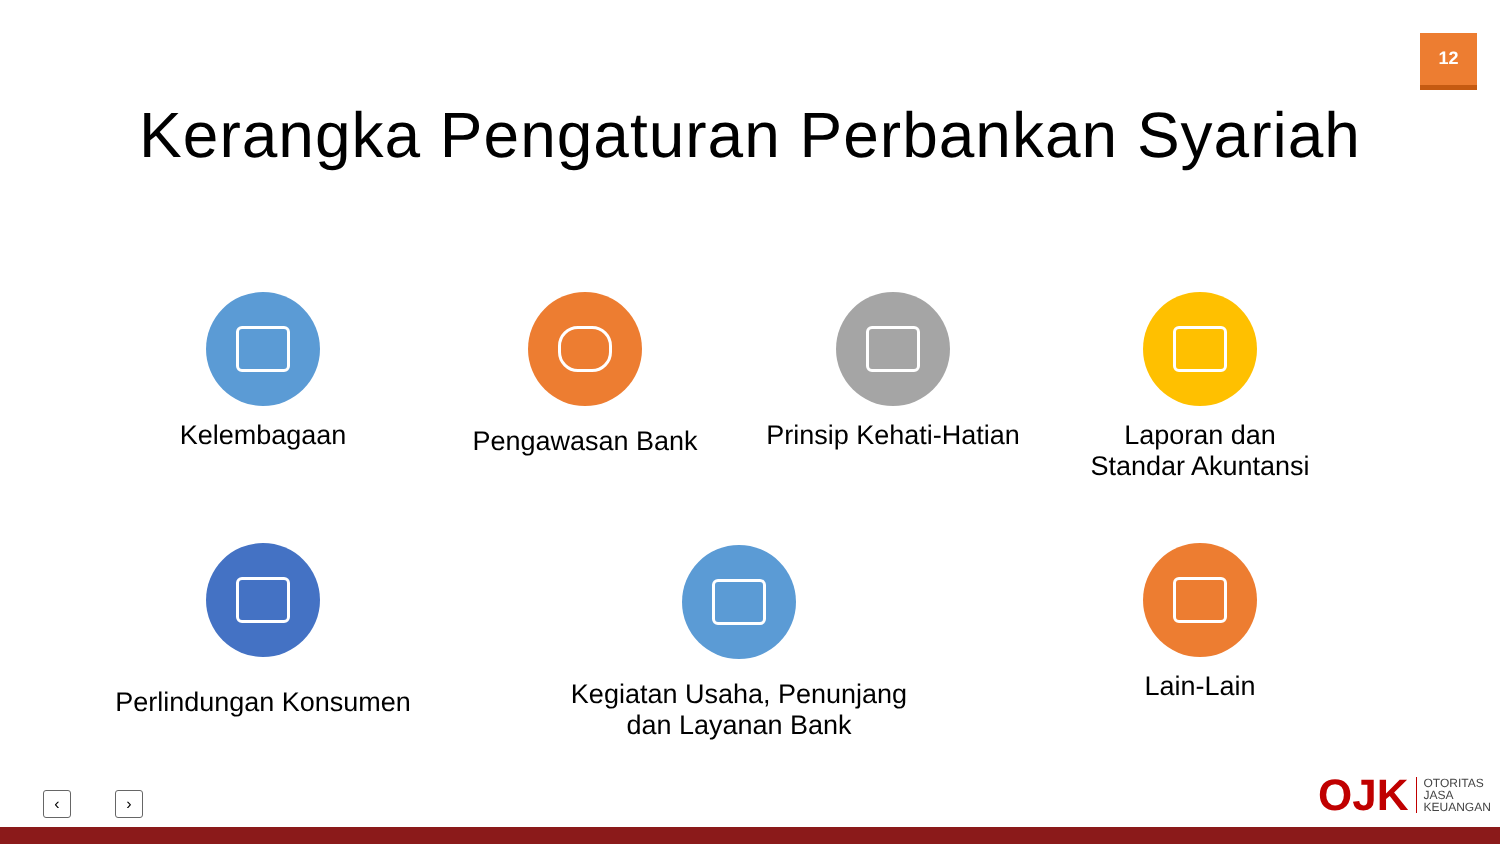12
Kerangka Pengaturan Perbankan Syariah
Kelembagaan Pengawasan Bank
Prinsip Kehati-Hatian
Laporan dan
Standar Akuntansi
Perlindungan Konsumen
Kegiatan Usaha, Penunjang
dan Layanan Bank
Lain-Lain
‹ ›
OJK
OTORITAS
JASA
KEUANGAN